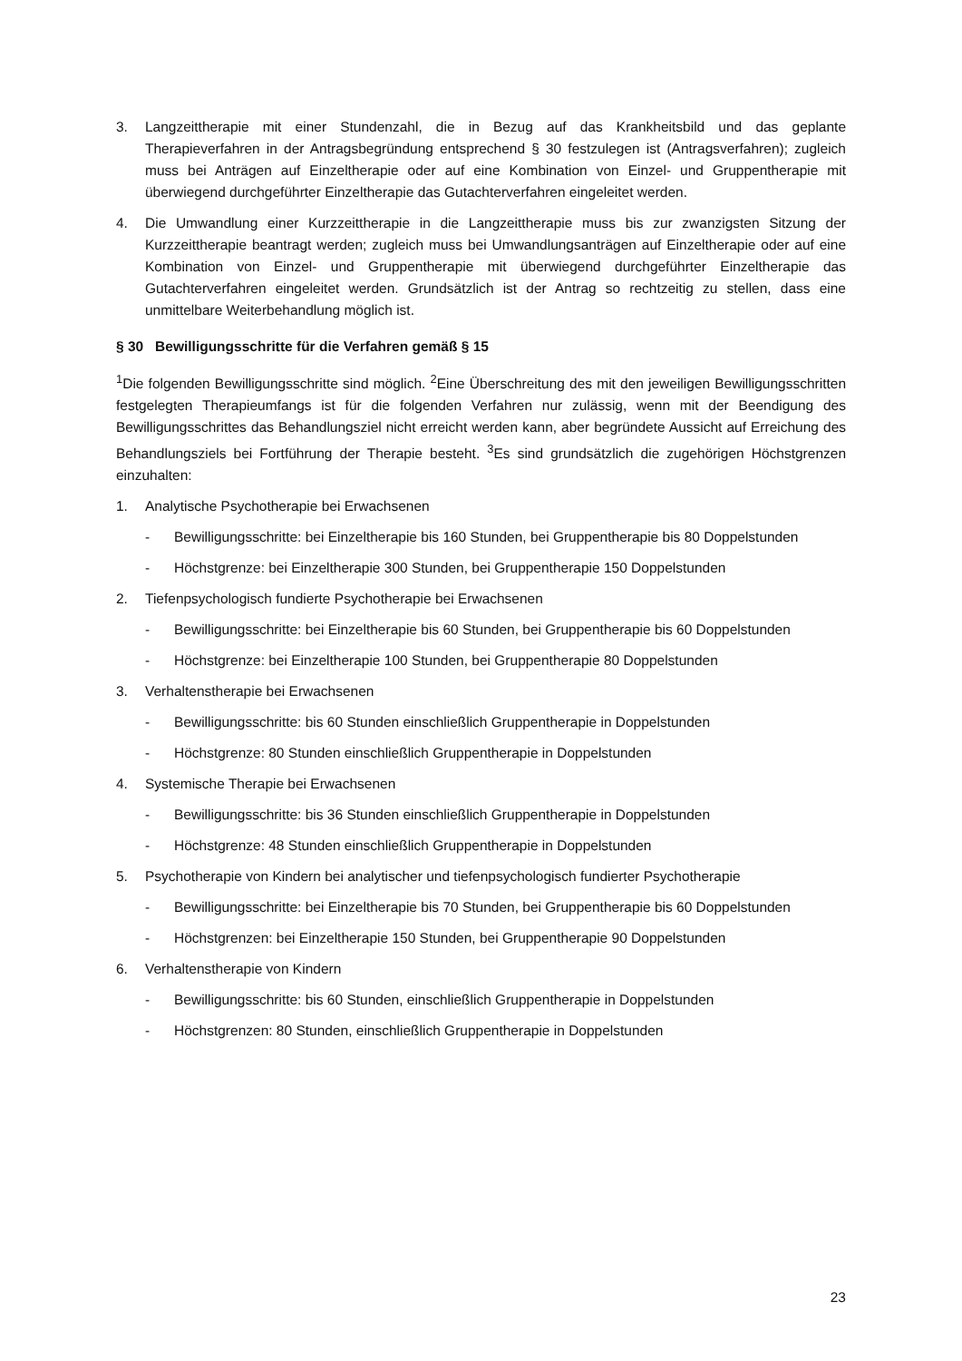3. Langzeittherapie mit einer Stundenzahl, die in Bezug auf das Krankheitsbild und das geplante Therapieverfahren in der Antragsbegründung entsprechend § 30 festzulegen ist (Antragsverfahren); zugleich muss bei Anträgen auf Einzeltherapie oder auf eine Kombination von Einzel- und Gruppentherapie mit überwiegend durchgeführter Einzeltherapie das Gutachterverfahren eingeleitet werden.
4. Die Umwandlung einer Kurzzeittherapie in die Langzeittherapie muss bis zur zwanzigsten Sitzung der Kurzzeittherapie beantragt werden; zugleich muss bei Umwandlungsanträgen auf Einzeltherapie oder auf eine Kombination von Einzel- und Gruppentherapie mit überwiegend durchgeführter Einzeltherapie das Gutachterverfahren eingeleitet werden. Grundsätzlich ist der Antrag so rechtzeitig zu stellen, dass eine unmittelbare Weiterbehandlung möglich ist.
§ 30 Bewilligungsschritte für die Verfahren gemäß § 15
<sup>1</sup> Die folgenden Bewilligungsschritte sind möglich. <sup>2</sup>Eine Überschreitung des mit den jeweiligen Bewilligungsschritten festgelegten Therapieumfangs ist für die folgenden Verfahren nur zulässig, wenn mit der Beendigung des Bewilligungsschrittes das Behandlungsziel nicht erreicht werden kann, aber begründete Aussicht auf Erreichung des Behandlungsziels bei Fortführung der Therapie besteht. <sup>3</sup>Es sind grundsätzlich die zugehörigen Höchstgrenzen einzuhalten:
1. Analytische Psychotherapie bei Erwachsenen
- Bewilligungsschritte: bei Einzeltherapie bis 160 Stunden, bei Gruppentherapie bis 80 Doppelstunden
- Höchstgrenze: bei Einzeltherapie 300 Stunden, bei Gruppentherapie 150 Doppelstunden
2. Tiefenpsychologisch fundierte Psychotherapie bei Erwachsenen
- Bewilligungsschritte: bei Einzeltherapie bis 60 Stunden, bei Gruppentherapie bis 60 Doppelstunden
- Höchstgrenze: bei Einzeltherapie 100 Stunden, bei Gruppentherapie 80 Doppelstunden
3. Verhaltenstherapie bei Erwachsenen
- Bewilligungsschritte: bis 60 Stunden einschließlich Gruppentherapie in Doppelstunden
- Höchstgrenze: 80 Stunden einschließlich Gruppentherapie in Doppelstunden
4. Systemische Therapie bei Erwachsenen
- Bewilligungsschritte: bis 36 Stunden einschließlich Gruppentherapie in Doppelstunden
- Höchstgrenze: 48 Stunden einschließlich Gruppentherapie in Doppelstunden
5. Psychotherapie von Kindern bei analytischer und tiefenpsychologisch fundierter Psychotherapie
- Bewilligungsschritte: bei Einzeltherapie bis 70 Stunden, bei Gruppentherapie bis 60 Doppelstunden
- Höchstgrenzen: bei Einzeltherapie 150 Stunden, bei Gruppentherapie 90 Doppelstunden
6. Verhaltenstherapie von Kindern
- Bewilligungsschritte: bis 60 Stunden, einschließlich Gruppentherapie in Doppelstunden
- Höchstgrenzen: 80 Stunden, einschließlich Gruppentherapie in Doppelstunden
23